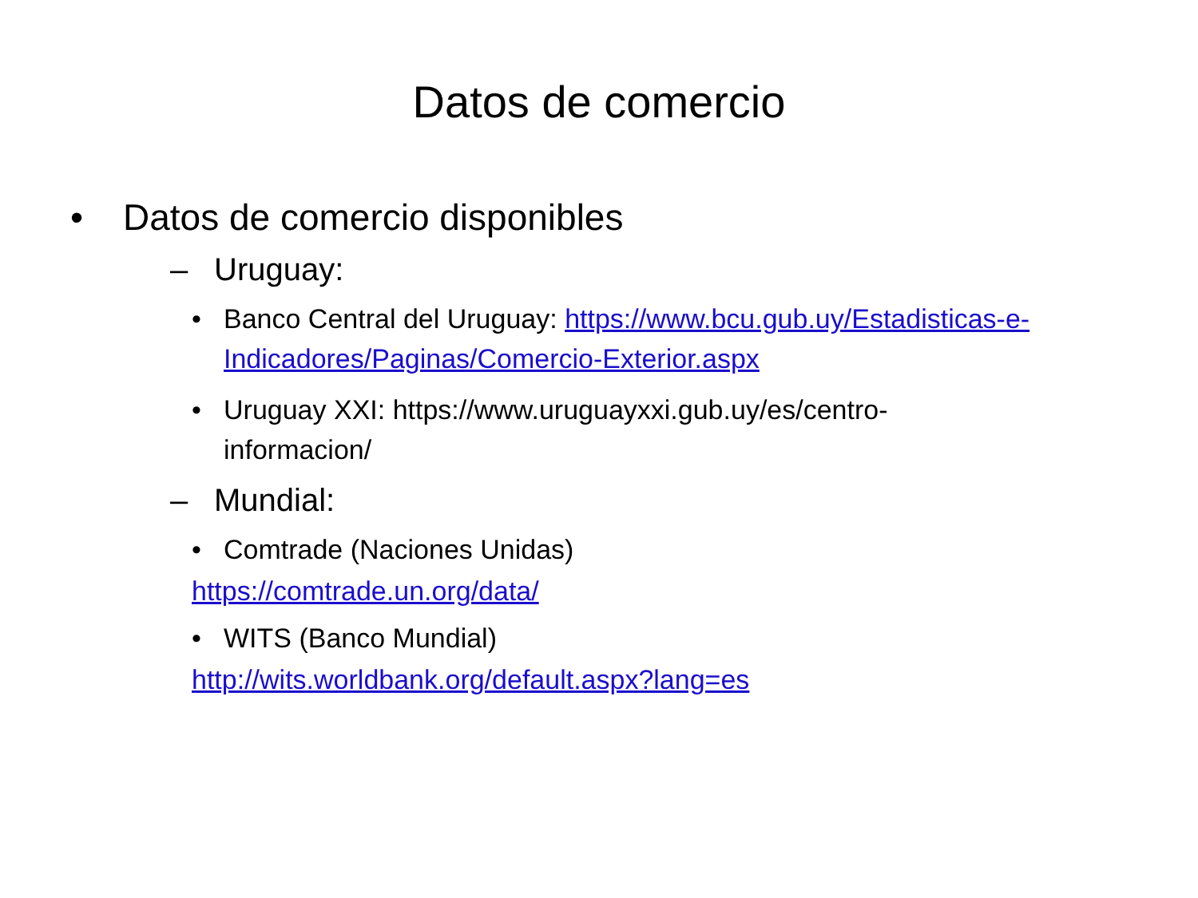Datos de comercio
• Datos de comercio disponibles
– Uruguay:
• Banco Central del Uruguay: https://www.bcu.gub.uy/Estadisticas-e-Indicadores/Paginas/Comercio-Exterior.aspx
• Uruguay XXI: https://www.uruguayxxi.gub.uy/es/centro-informacion/
– Mundial:
• Comtrade (Naciones Unidas)
https://comtrade.un.org/data/
• WITS (Banco Mundial)
http://wits.worldbank.org/default.aspx?lang=es